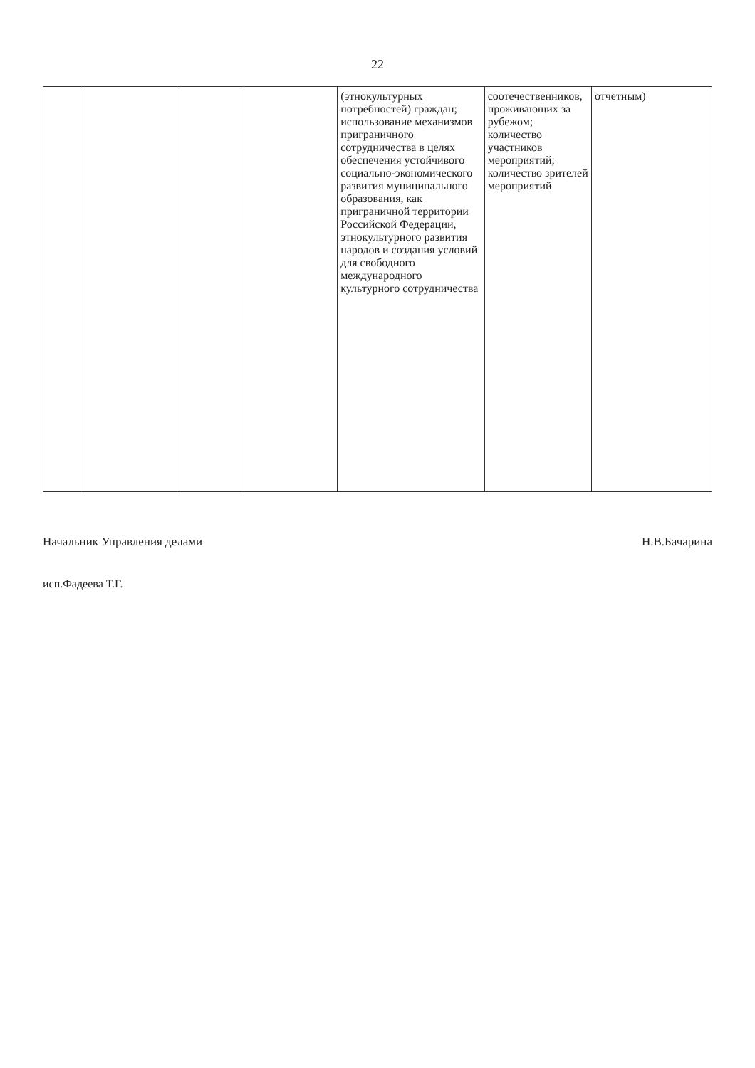22
| | | | | (этнокультурных потребностей) граждан; использование механизмов приграничного сотрудничества в целях обеспечения устойчивого социально-экономического развития муниципального образования, как приграничной территории Российской Федерации, этнокультурного развития народов и создания условий для свободного международного культурного сотрудничества | соотечественников, проживающих за рубежом; количество участников мероприятий; количество зрителей мероприятий | отчетным) |
Начальник Управления делами Н.В.Бачарина
исп.Фадеева Т.Г.